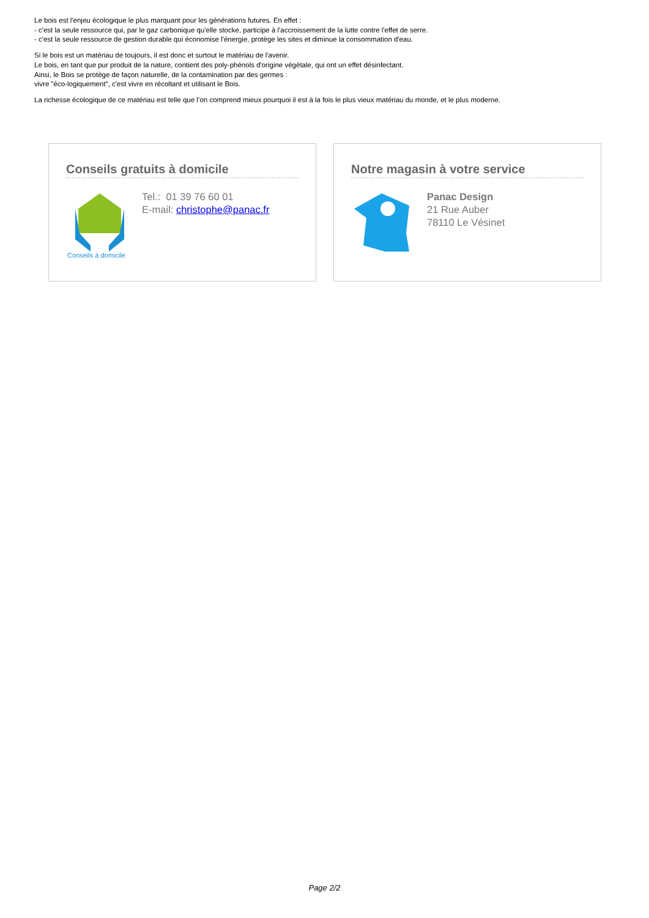Le bois est l'enjeu écologique le plus marquant pour les générations futures. En effet :
- c'est la seule ressource qui, par le gaz carbonique qu'elle stocke, participe à l'accroissement de la lutte contre l'effet de serre.
- c'est la seule ressource de gestion durable qui économise l'énergie, protège les sites et diminue la consommation d'eau.
Si le bois est un matériau de toujours, il est donc et surtout le matériau de l'avenir.
Le bois, en tant que pur produit de la nature, contient des poly-phénols d'origine végétale, qui ont un effet désinfectant.
Ainsi, le Bois se protège de façon naturelle, de la contamination par des germes :
vivre "éco-logiquement", c'est vivre en récoltant et utilisant le Bois.
La richesse écologique de ce matériau est telle que l’on comprend mieux pourquoi il est à la fois le plus vieux matériau du monde, et le plus moderne.
Conseils gratuits à domicile
Conseils à domicile
Tel.: 01 39 76 60 01
E-mail: christophe@panac.fr
Notre magasin à votre service
Panac Design
21 Rue Auber
78110 Le Vésinet
Page 2/2